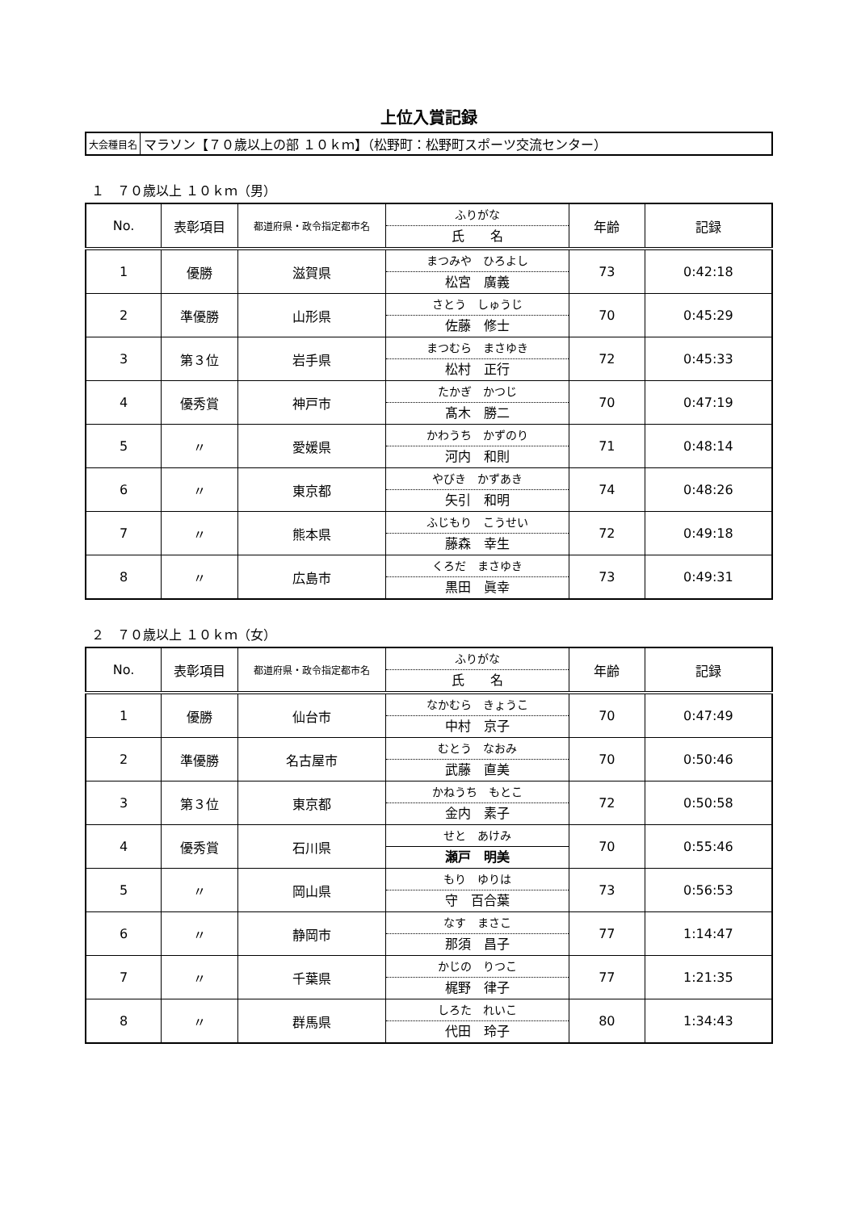上位入賞記録
大会種目名 マラソン【７０歳以上の部 １０ｋｍ】（松野町：松野町スポーツ交流センター）
１　７０歳以上 １０ｋｍ（男）
| No. | 表彰項目 | 都道府県・政令指定都市名 | ふりがな 氏 名 | 年齢 | 記録 |
| --- | --- | --- | --- | --- | --- |
| 1 | 優勝 | 滋賀県 | まつみや ひろよし 松宮 廣義 | 73 | 0:42:18 |
| 2 | 準優勝 | 山形県 | さとう しゅうじ 佐藤 修士 | 70 | 0:45:29 |
| 3 | 第３位 | 岩手県 | まつむら まさゆき 松村 正行 | 72 | 0:45:33 |
| 4 | 優秀賞 | 神戸市 | たかぎ かつじ 髙木 勝二 | 70 | 0:47:19 |
| 5 | 〃 | 愛媛県 | かわうち かずのり 河内 和則 | 71 | 0:48:14 |
| 6 | 〃 | 東京都 | やびき かずあき 矢引 和明 | 74 | 0:48:26 |
| 7 | 〃 | 熊本県 | ふじもり こうせい 藤森 幸生 | 72 | 0:49:18 |
| 8 | 〃 | 広島市 | くろだ まさゆき 黒田 眞幸 | 73 | 0:49:31 |
２　７０歳以上 １０ｋｍ（女）
| No. | 表彰項目 | 都道府県・政令指定都市名 | ふりがな 氏 名 | 年齢 | 記録 |
| --- | --- | --- | --- | --- | --- |
| 1 | 優勝 | 仙台市 | なかむら きょうこ 中村 京子 | 70 | 0:47:49 |
| 2 | 準優勝 | 名古屋市 | むとう なおみ 武藤 直美 | 70 | 0:50:46 |
| 3 | 第３位 | 東京都 | かねうち もとこ 金内 素子 | 72 | 0:50:58 |
| 4 | 優秀賞 | 石川県 | せと あけみ 瀬戸 明美 | 70 | 0:55:46 |
| 5 | 〃 | 岡山県 | もり ゆりは 守 百合葉 | 73 | 0:56:53 |
| 6 | 〃 | 静岡市 | なす まさこ 那須 昌子 | 77 | 1:14:47 |
| 7 | 〃 | 千葉県 | かじの りつこ 梶野 律子 | 77 | 1:21:35 |
| 8 | 〃 | 群馬県 | しろた れいこ 代田 玲子 | 80 | 1:34:43 |